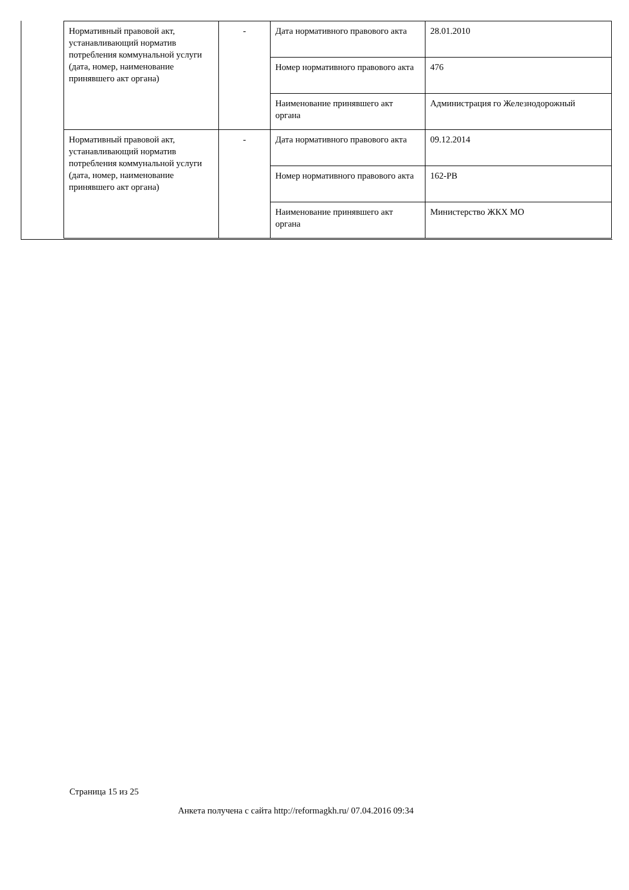| Нормативный правовой акт, устанавливающий норматив потребления коммунальной услуги (дата, номер, наименование принявшего акт органа) | - | Дата нормативного правового акта | 28.01.2010 |
| | | Номер нормативного правового акта | 476 |
| | | Наименование принявшего акт органа | Администрация го Железнодорожный |
| Нормативный правовой акт, устанавливающий норматив потребления коммунальной услуги (дата, номер, наименование принявшего акт органа) | - | Дата нормативного правового акта | 09.12.2014 |
| | | Номер нормативного правового акта | 162-РВ |
| | | Наименование принявшего акт органа | Министерство ЖКХ МО |
Страница 15 из 25
Анкета получена с сайта http://reformagkh.ru/ 07.04.2016 09:34